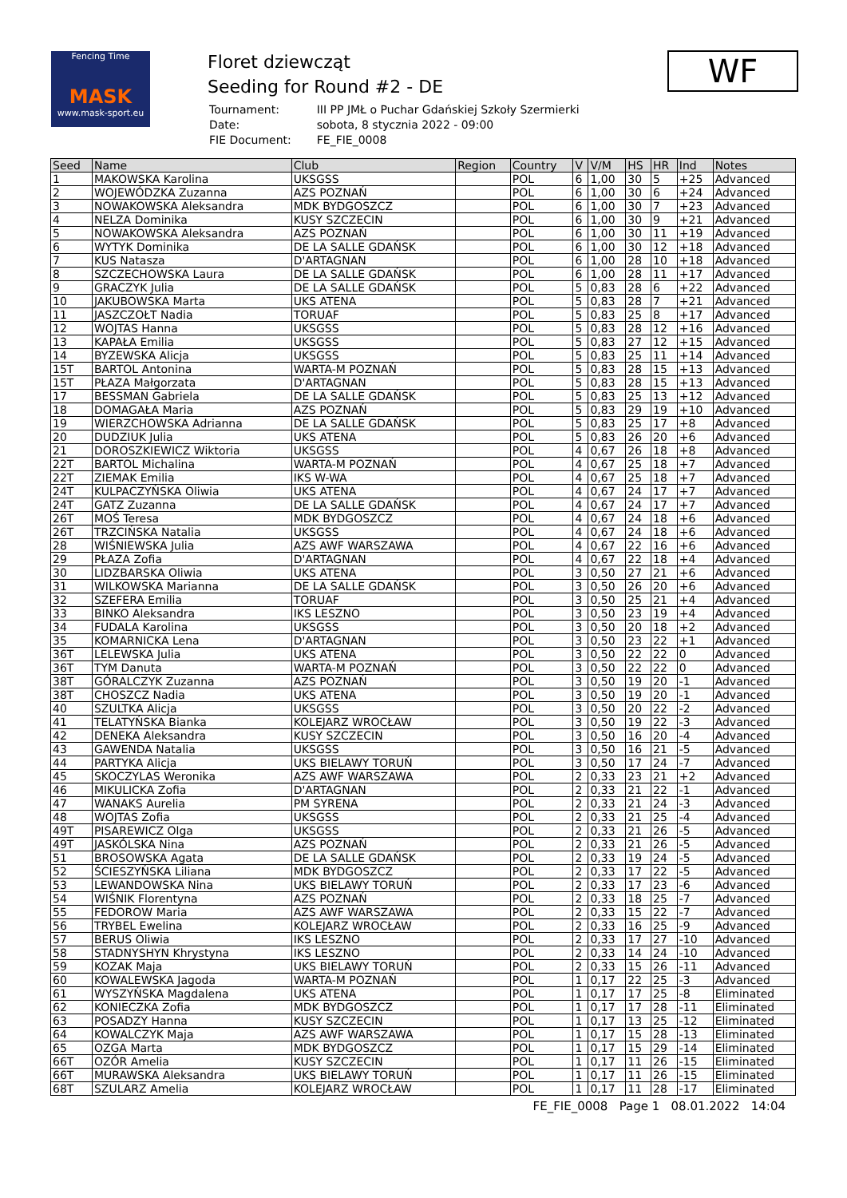Fencing Time
MASK
www.mask-sport.eu
Floret dziewcząt
Seeding for Round #2 - DE
| Tournament: | III PP JMŁ o Puchar Gdańskiej Szkoły Szermierki |
| Date: | sobota, 8 stycznia 2022 - 09:00 |
| FIE Document: | FE_FIE_0008 |
WF
| Seed | Name | Club | Region | Country | V | V/M | HS | HR | Ind | Notes |
| --- | --- | --- | --- | --- | --- | --- | --- | --- | --- | --- |
| 1 | MAKOWSKA Karolina | UKSGSS | | POL | 6 | 1,00 | 30 | 5 | +25 | Advanced |
| 2 | WOJEWÓDZKA Zuzanna | AZS POZNAŃ | | POL | 6 | 1,00 | 30 | 6 | +24 | Advanced |
| 3 | NOWAKOWSKA Aleksandra | MDK BYDGOSZCZ | | POL | 6 | 1,00 | 30 | 7 | +23 | Advanced |
| 4 | NELZA Dominika | KUSY SZCZECIN | | POL | 6 | 1,00 | 30 | 9 | +21 | Advanced |
| 5 | NOWAKOWSKA Aleksandra | AZS POZNAŃ | | POL | 6 | 1,00 | 30 | 11 | +19 | Advanced |
| 6 | WYTYK Dominika | DE LA SALLE GDAŃSK | | POL | 6 | 1,00 | 30 | 12 | +18 | Advanced |
| 7 | KUS Natasza | D'ARTAGNAN | | POL | 6 | 1,00 | 28 | 10 | +18 | Advanced |
| 8 | SZCZECHOWSKA Laura | DE LA SALLE GDAŃSK | | POL | 6 | 1,00 | 28 | 11 | +17 | Advanced |
| 9 | GRACZYK Julia | DE LA SALLE GDAŃSK | | POL | 5 | 0,83 | 28 | 6 | +22 | Advanced |
| 10 | JAKUBOWSKA Marta | UKS ATENA | | POL | 5 | 0,83 | 28 | 7 | +21 | Advanced |
| 11 | JASZCZOŁT Nadia | TORUAF | | POL | 5 | 0,83 | 25 | 8 | +17 | Advanced |
| 12 | WOJTAS Hanna | UKSGSS | | POL | 5 | 0,83 | 28 | 12 | +16 | Advanced |
| 13 | KAPAŁA Emilia | UKSGSS | | POL | 5 | 0,83 | 27 | 12 | +15 | Advanced |
| 14 | BYZEWSKA Alicja | UKSGSS | | POL | 5 | 0,83 | 25 | 11 | +14 | Advanced |
| 15T | BARTOL Antonina | WARTA-M POZNAŃ | | POL | 5 | 0,83 | 28 | 15 | +13 | Advanced |
| 15T | PŁAZA Małgorzata | D'ARTAGNAN | | POL | 5 | 0,83 | 28 | 15 | +13 | Advanced |
| 17 | BESSMAN Gabriela | DE LA SALLE GDAŃSK | | POL | 5 | 0,83 | 25 | 13 | +12 | Advanced |
| 18 | DOMAGAŁA Maria | AZS POZNAŃ | | POL | 5 | 0,83 | 29 | 19 | +10 | Advanced |
| 19 | WIERZCHOWSKA Adrianna | DE LA SALLE GDAŃSK | | POL | 5 | 0,83 | 25 | 17 | +8 | Advanced |
| 20 | DUDZIUK Julia | UKS ATENA | | POL | 5 | 0,83 | 26 | 20 | +6 | Advanced |
| 21 | DOROSZKIEWICZ Wiktoria | UKSGSS | | POL | 4 | 0,67 | 26 | 18 | +8 | Advanced |
| 22T | BARTOL Michalina | WARTA-M POZNAŃ | | POL | 4 | 0,67 | 25 | 18 | +7 | Advanced |
| 22T | ZIEMAK Emilia | IKS W-WA | | POL | 4 | 0,67 | 25 | 18 | +7 | Advanced |
| 24T | KULPACZYŃSKA Oliwia | UKS ATENA | | POL | 4 | 0,67 | 24 | 17 | +7 | Advanced |
| 24T | GATZ Zuzanna | DE LA SALLE GDAŃSK | | POL | 4 | 0,67 | 24 | 17 | +7 | Advanced |
| 26T | MOŚ Teresa | MDK BYDGOSZCZ | | POL | 4 | 0,67 | 24 | 18 | +6 | Advanced |
| 26T | TRZCIŃSKA Natalia | UKSGSS | | POL | 4 | 0,67 | 24 | 18 | +6 | Advanced |
| 28 | WIŚNIEWSKA Julia | AZS AWF WARSZAWA | | POL | 4 | 0,67 | 22 | 16 | +6 | Advanced |
| 29 | PŁAZA Zofia | D'ARTAGNAN | | POL | 4 | 0,67 | 22 | 18 | +4 | Advanced |
| 30 | LIDZBARSKA Oliwia | UKS ATENA | | POL | 3 | 0,50 | 27 | 21 | +6 | Advanced |
| 31 | WILKOWSKA Marianna | DE LA SALLE GDAŃSK | | POL | 3 | 0,50 | 26 | 20 | +6 | Advanced |
| 32 | SZEFERA Emilia | TORUAF | | POL | 3 | 0,50 | 25 | 21 | +4 | Advanced |
| 33 | BINKO Aleksandra | IKS LESZNO | | POL | 3 | 0,50 | 23 | 19 | +4 | Advanced |
| 34 | FUDALA Karolina | UKSGSS | | POL | 3 | 0,50 | 20 | 18 | +2 | Advanced |
| 35 | KOMARNICKA Lena | D'ARTAGNAN | | POL | 3 | 0,50 | 23 | 22 | +1 | Advanced |
| 36T | LELEWSKA Julia | UKS ATENA | | POL | 3 | 0,50 | 22 | 22 | 0 | Advanced |
| 36T | TYM Danuta | WARTA-M POZNAŃ | | POL | 3 | 0,50 | 22 | 22 | 0 | Advanced |
| 38T | GÓRALCZYK Zuzanna | AZS POZNAŃ | | POL | 3 | 0,50 | 19 | 20 | -1 | Advanced |
| 38T | CHOSZCZ Nadia | UKS ATENA | | POL | 3 | 0,50 | 19 | 20 | -1 | Advanced |
| 40 | SZULTKA Alicja | UKSGSS | | POL | 3 | 0,50 | 20 | 22 | -2 | Advanced |
| 41 | TELATYŃSKA Bianka | KOLEJARZ WROCŁAW | | POL | 3 | 0,50 | 19 | 22 | -3 | Advanced |
| 42 | DENEKA Aleksandra | KUSY SZCZECIN | | POL | 3 | 0,50 | 16 | 20 | -4 | Advanced |
| 43 | GAWENDA Natalia | UKSGSS | | POL | 3 | 0,50 | 16 | 21 | -5 | Advanced |
| 44 | PARTYKA Alicja | UKS BIELAWY TORUŃ | | POL | 3 | 0,50 | 17 | 24 | -7 | Advanced |
| 45 | SKOCZYLAS Weronika | AZS AWF WARSZAWA | | POL | 2 | 0,33 | 23 | 21 | +2 | Advanced |
| 46 | MIKULICKA Zofia | D'ARTAGNAN | | POL | 2 | 0,33 | 21 | 22 | -1 | Advanced |
| 47 | WANAKS Aurelia | PM SYRENA | | POL | 2 | 0,33 | 21 | 24 | -3 | Advanced |
| 48 | WOJTAS Zofia | UKSGSS | | POL | 2 | 0,33 | 21 | 25 | -4 | Advanced |
| 49T | PISAREWICZ Olga | UKSGSS | | POL | 2 | 0,33 | 21 | 26 | -5 | Advanced |
| 49T | JASKÓLSKA Nina | AZS POZNAŃ | | POL | 2 | 0,33 | 21 | 26 | -5 | Advanced |
| 51 | BROSOWSKA Agata | DE LA SALLE GDAŃSK | | POL | 2 | 0,33 | 19 | 24 | -5 | Advanced |
| 52 | ŚCIESZYŃSKA Liliana | MDK BYDGOSZCZ | | POL | 2 | 0,33 | 17 | 22 | -5 | Advanced |
| 53 | LEWANDOWSKA Nina | UKS BIELAWY TORUŃ | | POL | 2 | 0,33 | 17 | 23 | -6 | Advanced |
| 54 | WIŚNIK Florentyna | AZS POZNAŃ | | POL | 2 | 0,33 | 18 | 25 | -7 | Advanced |
| 55 | FEDOROW Maria | AZS AWF WARSZAWA | | POL | 2 | 0,33 | 15 | 22 | -7 | Advanced |
| 56 | TRYBEL Ewelina | KOLEJARZ WROCŁAW | | POL | 2 | 0,33 | 16 | 25 | -9 | Advanced |
| 57 | BERUS Oliwia | IKS LESZNO | | POL | 2 | 0,33 | 17 | 27 | -10 | Advanced |
| 58 | STADNYSHYN Khrystyna | IKS LESZNO | | POL | 2 | 0,33 | 14 | 24 | -10 | Advanced |
| 59 | KOZAK Maja | UKS BIELAWY TORUŃ | | POL | 2 | 0,33 | 15 | 26 | -11 | Advanced |
| 60 | KOWALEWSKA Jagoda | WARTA-M POZNAŃ | | POL | 1 | 0,17 | 22 | 25 | -3 | Advanced |
| 61 | WYSZYŃSKA Magdalena | UKS ATENA | | POL | 1 | 0,17 | 17 | 25 | -8 | Eliminated |
| 62 | KONIECZKA Zofia | MDK BYDGOSZCZ | | POL | 1 | 0,17 | 17 | 28 | -11 | Eliminated |
| 63 | POSADZY Hanna | KUSY SZCZECIN | | POL | 1 | 0,17 | 13 | 25 | -12 | Eliminated |
| 64 | KOWALCZYK Maja | AZS AWF WARSZAWA | | POL | 1 | 0,17 | 15 | 28 | -13 | Eliminated |
| 65 | OZGA Marta | MDK BYDGOSZCZ | | POL | 1 | 0,17 | 15 | 29 | -14 | Eliminated |
| 66T | OZÓR Amelia | KUSY SZCZECIN | | POL | 1 | 0,17 | 11 | 26 | -15 | Eliminated |
| 66T | MURAWSKA Aleksandra | UKS BIELAWY TORUŃ | | POL | 1 | 0,17 | 11 | 26 | -15 | Eliminated |
| 68T | SZULARZ Amelia | KOLEJARZ WROCŁAW | | POL | 1 | 0,17 | 11 | 28 | -17 | Eliminated |
FE_FIE_0008 Page 1 08.01.2022 14:04